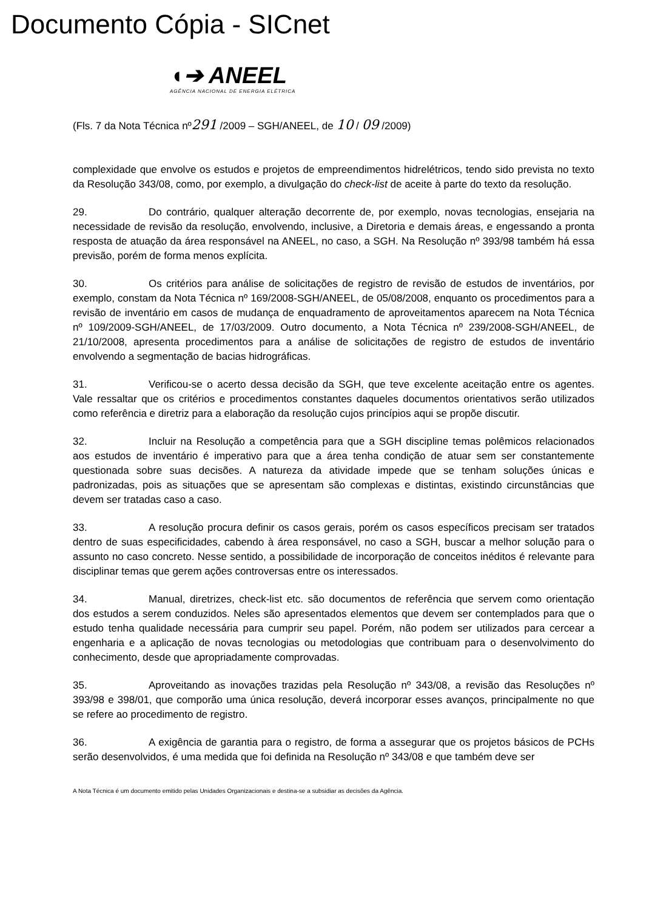Documento Cópia - SICnet
◖➔ ANEEL
AGÊNCIA NACIONAL DE ENERGIA ELÉTRICA
(Fls. 7 da Nota Técnica nº291 /2009 – SGH/ANEEL, de 10 / 09 /2009)
complexidade que envolve os estudos e projetos de empreendimentos hidrelétricos, tendo sido prevista no texto da Resolução 343/08, como, por exemplo, a divulgação do check-list de aceite à parte do texto da resolução.
29. Do contrário, qualquer alteração decorrente de, por exemplo, novas tecnologias, ensejaria na necessidade de revisão da resolução, envolvendo, inclusive, a Diretoria e demais áreas, e engessando a pronta resposta de atuação da área responsável na ANEEL, no caso, a SGH. Na Resolução nº 393/98 também há essa previsão, porém de forma menos explícita.
30. Os critérios para análise de solicitações de registro de revisão de estudos de inventários, por exemplo, constam da Nota Técnica nº 169/2008-SGH/ANEEL, de 05/08/2008, enquanto os procedimentos para a revisão de inventário em casos de mudança de enquadramento de aproveitamentos aparecem na Nota Técnica nº 109/2009-SGH/ANEEL, de 17/03/2009. Outro documento, a Nota Técnica nº 239/2008-SGH/ANEEL, de 21/10/2008, apresenta procedimentos para a análise de solicitações de registro de estudos de inventário envolvendo a segmentação de bacias hidrográficas.
31. Verificou-se o acerto dessa decisão da SGH, que teve excelente aceitação entre os agentes. Vale ressaltar que os critérios e procedimentos constantes daqueles documentos orientativos serão utilizados como referência e diretriz para a elaboração da resolução cujos princípios aqui se propõe discutir.
32. Incluir na Resolução a competência para que a SGH discipline temas polêmicos relacionados aos estudos de inventário é imperativo para que a área tenha condição de atuar sem ser constantemente questionada sobre suas decisões. A natureza da atividade impede que se tenham soluções únicas e padronizadas, pois as situações que se apresentam são complexas e distintas, existindo circunstâncias que devem ser tratadas caso a caso.
33. A resolução procura definir os casos gerais, porém os casos específicos precisam ser tratados dentro de suas especificidades, cabendo à área responsável, no caso a SGH, buscar a melhor solução para o assunto no caso concreto. Nesse sentido, a possibilidade de incorporação de conceitos inéditos é relevante para disciplinar temas que gerem ações controversas entre os interessados.
34. Manual, diretrizes, check-list etc. são documentos de referência que servem como orientação dos estudos a serem conduzidos. Neles são apresentados elementos que devem ser contemplados para que o estudo tenha qualidade necessária para cumprir seu papel. Porém, não podem ser utilizados para cercear a engenharia e a aplicação de novas tecnologias ou metodologias que contribuam para o desenvolvimento do conhecimento, desde que apropriadamente comprovadas.
35. Aproveitando as inovações trazidas pela Resolução nº 343/08, a revisão das Resoluções nº 393/98 e 398/01, que comporão uma única resolução, deverá incorporar esses avanços, principalmente no que se refere ao procedimento de registro.
36. A exigência de garantia para o registro, de forma a assegurar que os projetos básicos de PCHs serão desenvolvidos, é uma medida que foi definida na Resolução nº 343/08 e que também deve ser
A Nota Técnica é um documento emitido pelas Unidades Organizacionais e destina-se a subsidiar as decisões da Agência.